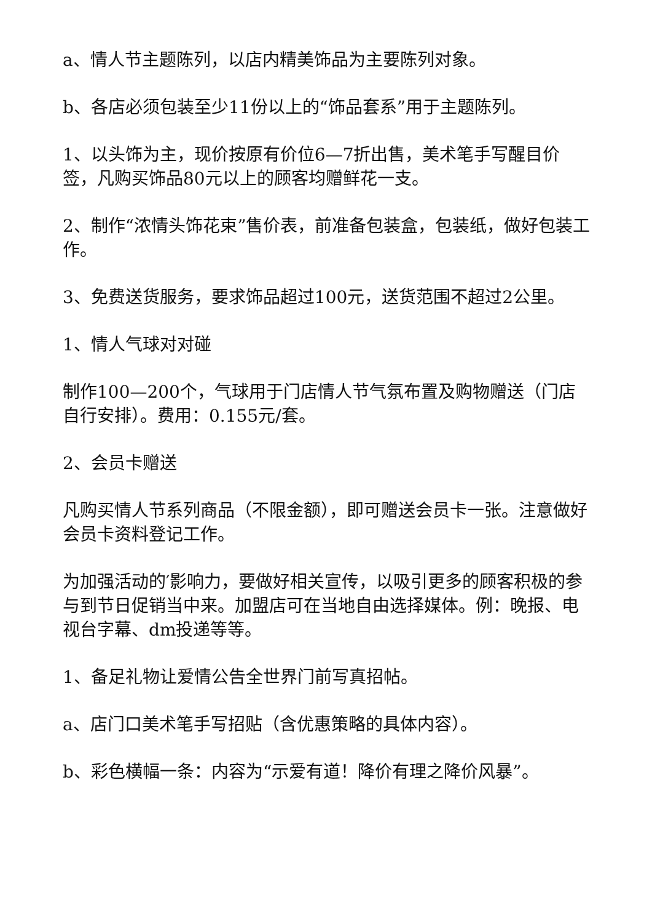a、情人节主题陈列，以店内精美饰品为主要陈列对象。
b、各店必须包装至少11份以上的“饰品套系”用于主题陈列。
1、以头饰为主，现价按原有价位6—7折出售，美术笔手写醒目价签，凡购买饰品80元以上的顾客均赠鲜花一支。
2、制作“浓情头饰花束”售价表，前准备包装盒，包装纸，做好包装工作。
3、免费送货服务，要求饰品超过100元，送货范围不超过2公里。
1、情人气球对对碰
制作100—200个，气球用于门店情人节气氛布置及购物赠送（门店自行安排）。费用：0.155元/套。
2、会员卡赠送
凡购买情人节系列商品（不限金额），即可赠送会员卡一张。注意做好会员卡资料登记工作。
为加强活动的′影响力，要做好相关宣传，以吸引更多的顾客积极的参与到节日促销当中来。加盟店可在当地自由选择媒体。例：晚报、电视台字幕、dm投递等等。
1、备足礼物让爱情公告全世界门前写真招帖。
a、店门口美术笔手写招贴（含优惠策略的具体内容）。
b、彩色横幅一条：内容为“示爱有道！降价有理之降价风暴”。